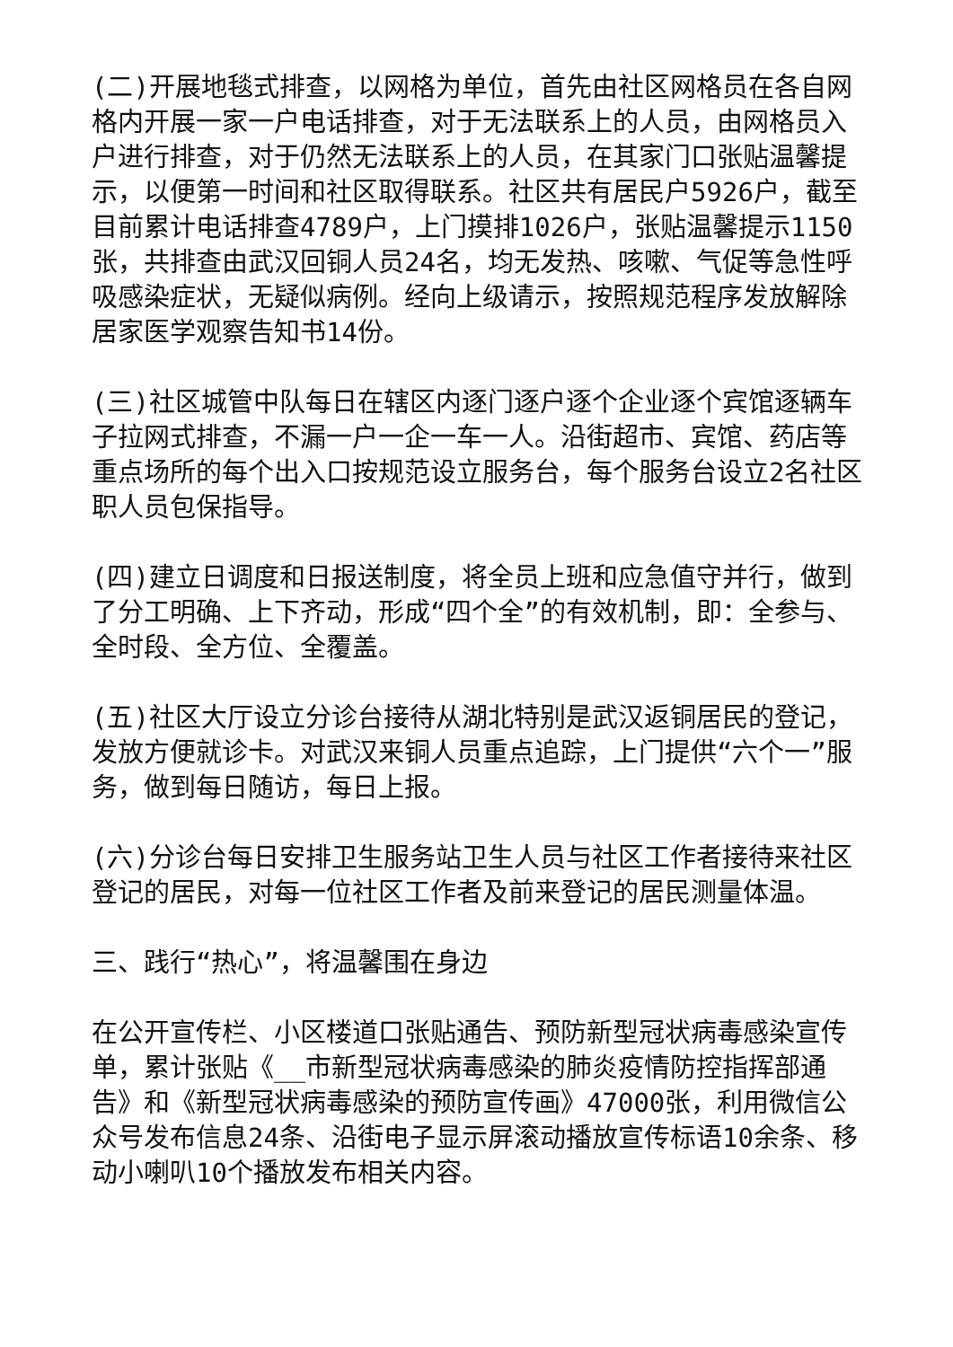(二)开展地毯式排查，以网格为单位，首先由社区网格员在各自网格内开展一家一户电话排查，对于无法联系上的人员，由网格员入户进行排查，对于仍然无法联系上的人员，在其家门口张贴温馨提示，以便第一时间和社区取得联系。社区共有居民户5926户，截至目前累计电话排查4789户，上门摸排1026户，张贴温馨提示1150张，共排查由武汉回铜人员24名，均无发热、咳嗽、气促等急性呼吸感染症状，无疑似病例。经向上级请示，按照规范程序发放解除居家医学观察告知书14份。
(三)社区城管中队每日在辖区内逐门逐户逐个企业逐个宾馆逐辆车子拉网式排查，不漏一户一企一车一人。沿街超市、宾馆、药店等重点场所的每个出入口按规范设立服务台，每个服务台设立2名社区职人员包保指导。
(四)建立日调度和日报送制度，将全员上班和应急值守并行，做到了分工明确、上下齐动，形成“四个全”的有效机制，即：全参与、全时段、全方位、全覆盖。
(五)社区大厅设立分诊台接待从湖北特别是武汉返铜居民的登记，发放方便就诊卡。对武汉来铜人员重点追踪，上门提供“六个一”服务，做到每日随访，每日上报。
(六)分诊台每日安排卫生服务站卫生人员与社区工作者接待来社区登记的居民，对每一位社区工作者及前来登记的居民测量体温。
三、践行“热心”，将温馨围在身边
在公开宣传栏、小区楼道口张贴通告、预防新型冠状病毒感染宣传单，累计张贴《__市新型冠状病毒感染的肺炎疫情防控指挥部通告》和《新型冠状病毒感染的预防宣传画》47000张，利用微信公众号发布信息24条、沿街电子显示屏滚动播放宣传标语10余条、移动小喇叭10个播放发布相关内容。